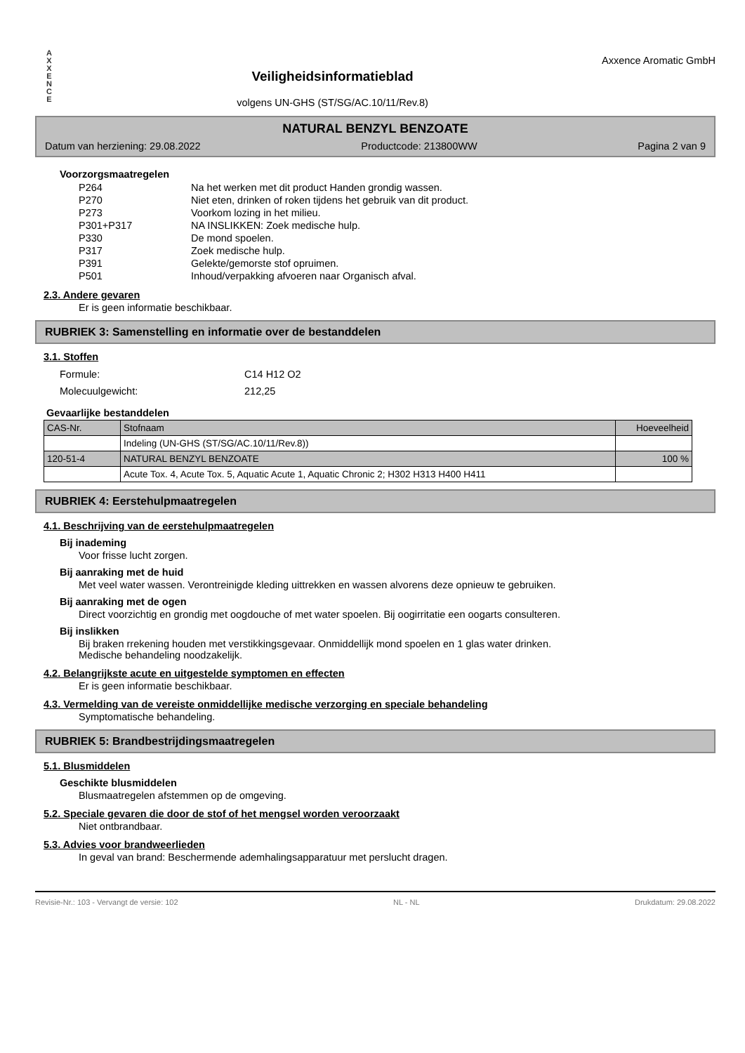A
X
X
E
N
C
E
Veiligheidsinformatieblad
volgens UN-GHS (ST/SG/AC.10/11/Rev.8)
Axxence Aromatic GmbH
NATURAL BENZYL BENZOATE
Datum van herziening: 29.08.2022 Productcode: 213800WW Pagina 2 van 9
Voorzorgsmaatregelen
| P264 | Na het werken met dit product Handen grondig wassen. |
| P270 | Niet eten, drinken of roken tijdens het gebruik van dit product. |
| P273 | Voorkom lozing in het milieu. |
| P301+P317 | NA INSLIKKEN: Zoek medische hulp. |
| P330 | De mond spoelen. |
| P317 | Zoek medische hulp. |
| P391 | Gelekte/gemorste stof opruimen. |
| P501 | Inhoud/verpakking afvoeren naar Organisch afval. |
2.3. Andere gevaren
Er is geen informatie beschikbaar.
RUBRIEK 3: Samenstelling en informatie over de bestanddelen
3.1. Stoffen
| Formule: | C14 H12 O2 |
| Molecuulgewicht: | 212,25 |
Gevaarlijke bestanddelen
| CAS-Nr. | Stofnaam | Hoeveelheid |
| --- | --- | --- |
| | Indeling (UN-GHS (ST/SG/AC.10/11/Rev.8)) | |
| 120-51-4 | NATURAL BENZYL BENZOATE | 100 % |
| | Acute Tox. 4, Acute Tox. 5, Aquatic Acute 1, Aquatic Chronic 2; H302 H313 H400 H411 | |
RUBRIEK 4: Eerstehulpmaatregelen
4.1. Beschrijving van de eerstehulpmaatregelen
Bij inademing
Voor frisse lucht zorgen.
Bij aanraking met de huid
Met veel water wassen. Verontreinigde kleding uittrekken en wassen alvorens deze opnieuw te gebruiken.
Bij aanraking met de ogen
Direct voorzichtig en grondig met oogdouche of met water spoelen. Bij oogirritatie een oogarts consulteren.
Bij inslikken
Bij braken rrekening houden met verstikkingsgevaar. Onmiddellijk mond spoelen en 1 glas water drinken.
Medische behandeling noodzakelijk.
4.2. Belangrijkste acute en uitgestelde symptomen en effecten
Er is geen informatie beschikbaar.
4.3. Vermelding van de vereiste onmiddellijke medische verzorging en speciale behandeling
Symptomatische behandeling.
RUBRIEK 5: Brandbestrijdingsmaatregelen
5.1. Blusmiddelen
Geschikte blusmiddelen
Blusmaatregelen afstemmen op de omgeving.
5.2. Speciale gevaren die door de stof of het mengsel worden veroorzaakt
Niet ontbrandbaar.
5.3. Advies voor brandweerlieden
In geval van brand: Beschermende ademhalingsapparatuur met perslucht dragen.
Revisie-Nr.: 103 - Vervangt de versie: 102 NL - NL Drukdatum: 29.08.2022